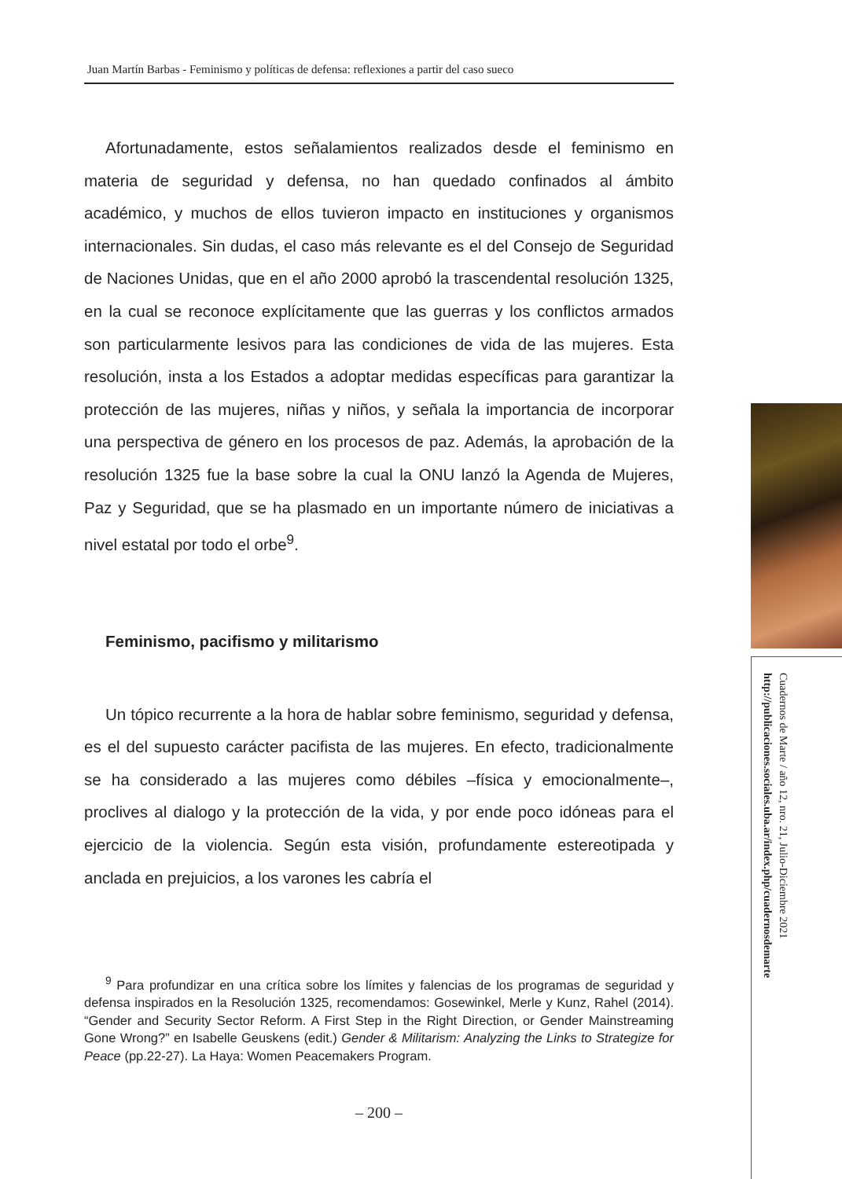Juan Martín Barbas - Feminismo y políticas de defensa: reflexiones a partir del caso sueco
Afortunadamente, estos señalamientos realizados desde el feminismo en materia de seguridad y defensa, no han quedado confinados al ámbito académico, y muchos de ellos tuvieron impacto en instituciones y organismos internacionales. Sin dudas, el caso más relevante es el del Consejo de Seguridad de Naciones Unidas, que en el año 2000 aprobó la trascendental resolución 1325, en la cual se reconoce explícitamente que las guerras y los conflictos armados son particularmente lesivos para las condiciones de vida de las mujeres. Esta resolución, insta a los Estados a adoptar medidas específicas para garantizar la protección de las mujeres, niñas y niños, y señala la importancia de incorporar una perspectiva de género en los procesos de paz. Además, la aprobación de la resolución 1325 fue la base sobre la cual la ONU lanzó la Agenda de Mujeres, Paz y Seguridad, que se ha plasmado en un importante número de iniciativas a nivel estatal por todo el orbe<sup>9</sup>.
Feminismo, pacifismo y militarismo
Un tópico recurrente a la hora de hablar sobre feminismo, seguridad y defensa, es el del supuesto carácter pacifista de las mujeres. En efecto, tradicionalmente se ha considerado a las mujeres como débiles –física y emocionalmente–, proclives al dialogo y la protección de la vida, y por ende poco idóneas para el ejercicio de la violencia. Según esta visión, profundamente estereotipada y anclada en prejuicios, a los varones les cabría el
<sup>9</sup> Para profundizar en una crítica sobre los límites y falencias de los programas de seguridad y defensa inspirados en la Resolución 1325, recomendamos: Gosewinkel, Merle y Kunz, Rahel (2014). “Gender and Security Sector Reform. A First Step in the Right Direction, or Gender Mainstreaming Gone Wrong?” en Isabelle Geuskens (edit.) Gender & Militarism: Analyzing the Links to Strategize for Peace (pp.22-27). La Haya: Women Peacemakers Program.
– 200 –
Cuadernos de Marte / año 12, nro. 21, Julio-Diciembre 2021
http://publicaciones.sociales.uba.ar/index.php/cuadernosdemarte